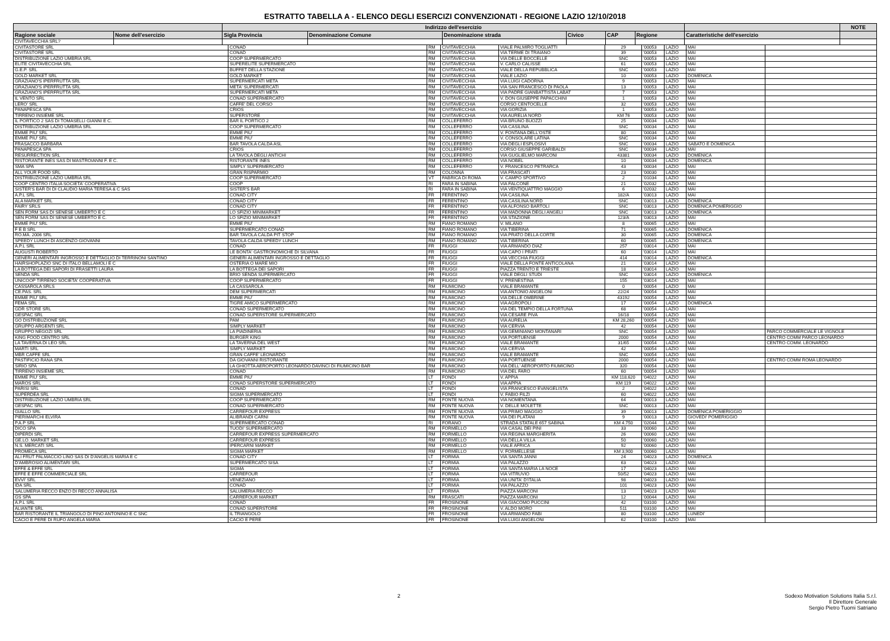ESTRATTO TABELLA A - ELENCO DEGLI ESERCIZI CONVENZIONATI - REGIONE LAZIO 12/10/2018
| | | Indirizzo dell'esercizio | | | | | | | NOTE |
| --- | --- | --- | --- | --- | --- | --- | --- | --- | --- |
| Ragione sociale | Nome dell'esercizio | Sigla Provincia | Denominazione Comune | Denominazione strada | Civico | CAP | Regione | Caratteristiche dell'esercizio | |
| CIVITAVECCHIA SRL? | | | | | | | | | |
| CIVITASTORE SRL | CONAD | RM | CIVITAVECCHIA | VIALE PALMIRO TOGLIATTI | 29 | '00053 | LAZIO | MAI | |
| CIVITASTORE SRL | CONAD | RM | CIVITAVECCHIA | VIA TERME DI TRAIANO | 39 | '00053 | LAZIO | MAI | |
| DISTRIBUZIONE LAZIO UMBRIA SRL | COOP SUPERMERCATO | RM | CIVITAVECCHIA | VIA DELLE BOCCELLE | SNC | '00053 | LAZIO | MAI | |
| ELITE CIVITAVECCHIA SRL | SUPERELITE SUPERMERCATO | RM | CIVITAVECCHIA | V. CARLO CALISSE | 61 | '00053 | LAZIO | MAI | |
| G.E.P. SRL | BUFFET DELLA STAZIONE | RM | CIVITAVECCHIA | VIALE DELLA REPUBBLICA | SNC | '00053 | LAZIO | MAI | |
| GOLD MARKET SRL | GOLD MARKET | RM | CIVITAVECCHIA | VIALE LAZIO | 10 | '00053 | LAZIO | DOMENICA | |
| GRAZIANO'S IPERFRUTTA SRL | SUPERMERCATI META | RM | CIVITAVECCHIA | VIA LUIGI CADORNA | 9 | '00053 | LAZIO | MAI | |
| GRAZIANO'S IPERFRUTTA SRL | META' SUPERMERCATI | RM | CIVITAVECCHIA | VIA SAN FRANCESCO DI PAOLA | 13 | '00053 | LAZIO | MAI | |
| GRAZIANO'S IPERFRUTTA SRL | SUPERMERCATI META | RM | CIVITAVECCHIA | VIA PADRE GIANBATTISTA LABAT | 7 | '00053 | LAZIO | MAI | |
| IL VENTO SRL | CONAD SUPERMERCATO | RM | CIVITAVECCHIA | V. DON GIUSEPPE PAPACCHINI | 1 | '00053 | LAZIO | MAI | |
| LERO' SRL | CAFFE' DEL CORSO | RM | CIVITAVECCHIA | CORSO CENTOCELLE | 32 | '00053 | LAZIO | MAI | |
| PANAPESCA SPA | CRIOS | RM | CIVITAVECCHIA | VIA GORIZIA | 1 | '00053 | LAZIO | MAI | |
| TIRRENO INSIEME SRL | SUPERSTORE | RM | CIVITAVECCHIA | VIA AURELIA NORD | KM 76 | '00053 | LAZIO | MAI | |
| IL PORTICO 2 SAS DI TOMASELLI GIANNI E C. | BAR IL PORTICO 2 | RM | COLLEFERRO | VIA BRUNO BUOZZI | 25 | '00034 | LAZIO | MAI | |
| DISTRIBUZIONE LAZIO UMBRIA SRL | COOP SUPERMERCATO | RM | COLLEFERRO | VIA CASILINA | SNC | '00034 | LAZIO | MAI | |
| EMME PIU' SRL | EMME PIU' | RM | COLLEFERRO | V. FONTANA DELL'OSTE | 80 | '00034 | LAZIO | MAI | |
| EMME PIU' SRL | EMME PIU' | RM | COLLEFERRO | V. CONSOLARE LATINA | SNC | '00034 | LAZIO | MAI | |
| FRASACCO BARBARA | BAR TAVOLA CALDA ASL | RM | COLLEFERRO | VIA DEGLI ESPLOSIVI | SNC | '00034 | LAZIO | SABATO E DOMENICA | |
| PANAPESCA SPA | CRIOS | RM | COLLEFERRO | CORSO GIUSEPPE GARIBALDI | SNC | '00034 | LAZIO | MAI | |
| RESURRECTION SRL | LA TAVOLA DEGLI ANTICHI | RM | COLLEFERRO | VIA GUGLIELMO MARCONI | 43381 | '00034 | LAZIO | DOMENICA | |
| RISTORANTE INES SAS DI MASTROIANNI F. E C. | RISTORANTE INES | RM | COLLEFERRO | VIA NOBEL | 10 | '00034 | LAZIO | DOMENICA | |
| SMA SPA | SIMPLY SUPERMERCATO | RM | COLLEFERRO | V. FRANCESCO PETRARCA | 43 | '00034 | LAZIO | MAI | |
| ALL YOUR FOOD SRL | GRAN RISPARMIO | RM | COLONNA | VIA FRASCATI | 23 | '00030 | LAZIO | MAI | |
| DISTRIBUZIONE LAZIO UMBRIA SRL | COOP SUPERMERCATO | VT | FABRICA DI ROMA | V. CAMPO SPORTIVO | 2 | '01034 | LAZIO | MAI | |
| COOP CENTRO ITALIA SOCIETA' COOPERATIVA | COOP | RI | FARA IN SABINA | VIA FALCONE | 21 | '02032 | LAZIO | MAI | |
| SISTER'S BAR DI DI CLAUDIO MARIA TERESA & C SAS | SISTER'S BAR | RI | FARA IN SABINA | VIA VENTIQUATTRO MAGGIO | 6 | '02032 | LAZIO | MAI | |
| A.P.L SRL | CONAD CITY | FR | FERENTINO | VIA CASILINA | 182/A | '03013 | LAZIO | MAI | |
| ALA MARKET SRL | CONAD CITY | FR | FERENTINO | VIA CASILINA NORD | SNC | '03013 | LAZIO | DOMENICA | |
| FAIRY SRLS | CONAD CITY | FR | FERENTINO | VIA ALFONSO BARTOLI | SNC | '03013 | LAZIO | DOMENICA POMERIGGIO | |
| SEN FORM SAS DI SENESE UMBERTO E C | LO SFIZIO MINIMARKET | FR | FERENTINO | VIA MADONNA DEGLI ANGELI | SNC | '03013 | LAZIO | DOMENICA | |
| SEN FORM SAS DI SENESE UMBERTO E C. | LO SFIZIO MINIMARKET | FR | FERENTINO | VIA STAZIONE | 123/A | '03013 | LAZIO | MAI | |
| EMME PIU' SRL | EMME PIU' | RM | FIANO ROMANO | V. MILANO | 8 | '00065 | LAZIO | MAI | |
| F E B SRL | SUPERMERCATO CONAD | RM | FIANO ROMANO | VIA TIBERINA | 71 | '00065 | LAZIO | DOMENICA | |
| RO.MA. 2006 SRL | BAR TAVOLA CALDA PIT STOP | RM | FIANO ROMANO | VIA PRATO DELLA CORTE | 30 | '00065 | LAZIO | DOMENICA | |
| SPEEDY LUNCH DI ASCENZO GIOVANNI | TAVOLA CALDA SPEEDY LUNCH | RM | FIANO ROMANO | VIA TIBERINA | 60 | '00065 | LAZIO | DOMENICA | |
| A.P.L SRL | CONAD | FR | FIUGGI | VIA ARMANDO DIAZ | 257 | '03014 | LAZIO | MAI | |
| AUGUSTI ROBERTO | LE BONTA' GASTRONOMICHE DI SILVANA | FR | FIUGGI | VIA CAPO I PRATI | 60 | '03014 | LAZIO | MAI | |
| GENERI ALIMENTARI INGROSSO E DETTAGLIO DI TERRINONI SANTINO | GENERI ALIMENTARI INGROSSO E DETTAGLIO | FR | FIUGGI | VIA VECCHIA FIUGGI | 414 | '03014 | LAZIO | DOMENICA | |
| HAIRSHOPLAZIO SNC DI ITALO BELLAMOLI E C | OSTERIA O MARE MIO | FR | FIUGGI | VIALE DELLA FONTE ANTICOLANA | 21 | '03014 | LAZIO | MAI | |
| LA BOTTEGA DEI SAPORI DI FRASETTI LAURA | LA BOTTEGA DEI SAPORI | FR | FIUGGI | PIAZZA TRENTO E TRIESTE | 18 | '03014 | LAZIO | MAI | |
| SENDA SRL | BRIO SENDA SUPERMERCATO | FR | FIUGGI | VIALE DEGLI STUDI | SNC | '03014 | LAZIO | DOMENICA | |
| UNICOOP TIRRENO SOCIETA' COOPERATIVA | COOP SUPERMERCATO | FR | FIUGGI | V. PRENESTINA | 155 | '03014 | LAZIO | MAI | |
| CASSAROLA SRLS | LA CASSAROLA | RM | FIUMICINO | VIALE BRAMANTE | 0 | '00054 | LAZIO | MAI | |
| CE.PAS. SRL | DEM SUPERMERCATI | RM | FIUMICINO | VIA ANTONIO ANGELONI | 22/24 | '00054 | LAZIO | MAI | |
| EMME PIU' SRL | EMME PIU' | RM | FIUMICINO | VIA DELLE OMBRINE | 43192 | '00054 | LAZIO | MAI | |
| FEMA SRL | TIGRE AMICO SUPERMERCATO | RM | FIUMICINO | VIA AGROPOLI | 17 | '00054 | LAZIO | DOMENICA | |
| GDR STORE SRL | CONAD SUPERMERCATO | RM | FIUMICINO | VIA DEL TEMPIO DELLA FORTUNA | 68 | '00054 | LAZIO | MAI | |
| GESPAC SRL | CONAD SUPERSTORE SUPERMERCATO | RM | FIUMICINO | VIA CESARE PIVA | 16/18 | '00054 | LAZIO | MAI | |
| GO DISTRIBUZIONE SRL | PAM | RM | FIUMICINO | VIA AURELIA | KM 28,260 | '00054 | LAZIO | MAI | |
| GRUPPO ARGENTI SRL | SIMPLY MARKET | RM | FIUMICINO | VIA CERVIA | 42 | '00054 | LAZIO | MAI | |
| GRUPPO NEGOZI SRL | LA PIADINERIA | RM | FIUMICINO | VIA GEMINIANO MONTANARI | SNC | '00054 | LAZIO | MAI | PARCO COMMERCIALE LE VIGNOLE |
| KING FOOD CENTRO SRL | BURGER KING | RM | FIUMICINO | VIA PORTUENSE | 2000 | '00054 | LAZIO | MAI | CENTRO COMM PARCO LEONARDO |
| LA TAVERNA DI LEO SRL | LA TAVERNA DEL WEST | RM | FIUMICINO | VIALE BRAMANTE | 31/65 | '00054 | LAZIO | MAI | CENTRO COMM. LEONARDO |
| MARTI SRL | SIMPLY MARKET | RM | FIUMICINO | VIA CERVIA | 42 | '00054 | LAZIO | MAI | |
| MBR CAFFE SRL | GRAN CAFFE' LEONARDO | RM | FIUMICINO | VIALE BRAMANTE | SNC | '00054 | LAZIO | MAI | |
| PASTIFICIO RANA SPA | DA GIOVANNI RISTORANTE | RM | FIUMICINO | VIA PORTUENSE | 2000 | '00054 | LAZIO | MAI | CENTRO COMM ROMA LEONARDO |
| SIRIO SPA | LA GHIOTTA AEROPORTO LEONARDO DAVINCI DI FIUMICINO BAR | RM | FIUMICINO | VIA DELL' AEROPORTO FIUMICINO | 320 | '00054 | LAZIO | MAI | |
| TIRRENO INSIEME SRL | CONAD | RM | FIUMICINO | VIA DEL FARO | 60 | '00054 | LAZIO | MAI | |
| EMME PIU' SRL | EMME PIU' | LT | FONDI | V. APPIA | KM 118,620 | '04022 | LAZIO | MAI | |
| MAROS SRL | CONAD SUPERSTORE SUPERMERCATO | LT | FONDI | VIA APPIA | KM 119 | '04022 | LAZIO | MAI | |
| PARISI SRL | CONAD | LT | FONDI | VIA FRANCESCO EVANGELISTA | 2 | '04022 | LAZIO | MAI | |
| SUPERDEA SRL | SIGMA SUPERMERCATO | LT | FONDI | V. FABIO FILZI | 60 | '04022 | LAZIO | MAI | |
| DISTRIBUZIONE LAZIO UMBRIA SRL | COOP SUPERMERCATO | RM | FONTE NUOVA | VIA NOMENTANA | 64 | '00013 | LAZIO | MAI | |
| GESPAC SRL | CONAD SUPERMERCATO | RM | FONTE NUOVA | V. DELLE MOLETTE | SNC | '00013 | LAZIO | MAI | |
| GIALLO SRL | CARREFOUR EXPRESS | RM | FONTE NUOVA | VIA PRIMO MAGGIO | 39 | '00013 | LAZIO | DOMENICA POMERIGGIO | |
| PIERIMARCHI ELVIRA | ALIBRANDI CARNI | RM | FONTE NUOVA | VIA DEI PLATANI | 9 | '00013 | LAZIO | GIOVEDI' POMERIGGIO | |
| P.A.P SRL | SUPERMERCATO CONAD | RI | FORANO | STRADA STATALE 657 SABINA | KM 4.750 | '02044 | LAZIO | MAI | |
| DICO SPA | TUODI' SUPERMERCATO | RM | FORMELLO | VIA CASAL DEI PINI | 33 | '00060 | LAZIO | MAI | |
| DIPERDI SRL | CARREFOUR EXPRESS SUPERMERCATO | RM | FORMELLO | VIA REGINA MARGHERITA | 26 | '00060 | LAZIO | MAI | |
| GE.LO. MARKET SRL | CARREFOUR EXPRESS | RM | FORMELLO | VIA DELLA VILLA | 50 | '00060 | LAZIO | MAI | |
| N.S. MERCATI SRL | IPERCARNI MARKET | RM | FORMELLO | VIALE AFRICA | 92 | '00060 | LAZIO | MAI | |
| PROMECA SRL | SIGMA MARKET | RM | FORMELLO | V. FORMELLESE | KM 3,900 | '00060 | LAZIO | MAI | |
| ALI FRUT PALMACCIO LINO SAS DI D'ANGELIS MARIA E C | CONAD CITY | LT | FORMIA | VIA SANTA JANNI | 24 | '04023 | LAZIO | DOMENICA | |
| D'AMBROSIO ALIMENTARI SRL | SUPERMERCATO SISA | LT | FORMIA | VIA PALAZZO | 63 | '04023 | LAZIO | MAI | |
| EFFE & EFFE SRL | SIGMA | LT | FORMIA | VIA SANTA MARIA LA NOCE | 17 | '04023 | LAZIO | MAI | |
| EFFE E EFFE COMMERCIALE SRL | CARREFOUR | LT | FORMIA | VIA VITRUVIO | 50/52 | '04023 | LAZIO | MAI | |
| EVVI' SRL | VENEZIANO | LT | FORMIA | VIA UNITA' D'ITALIA | 98 | '04023 | LAZIO | MAI | |
| IDA SRL | CONAD | LT | FORMIA | VIA PALAZZO | 101 | '04023 | LAZIO | MAI | |
| SALUMERIA RECCO ENZO DI RECCO ANNALISA | SALUMERIA RECCO | LT | FORMIA | PIAZZA MARCONI | 13 | '04023 | LAZIO | MAI | |
| GS SPA | CARREFOUR MARKET | RM | FRASCATI | PIAZZA MARCONI | 12 | '00044 | LAZIO | MAI | |
| A.P.L SRL | CONAD | FR | FROSINONE | VIA GIACOMO PUCCINI | 42 | '03100 | LAZIO | MAI | |
| ALIANTE SRL | CONAD SUPERSTORE | FR | FROSINONE | V. ALDO MORO | 511 | '03100 | LAZIO | MAI | |
| BAR RISTORANTE IL TRIANGOLO DI PINO ANTONINO E C SNC | IL TRIANGOLO | FR | FROSINONE | VIA ARMANDO FABI | 80 | '03100 | LAZIO | LUNEDI' | |
| CACIO E PERE DI RUFO ANGELA MARIA | CACIO E PERE | FR | FROSINONE | VIA LUIGI ANGELONI | 62 | '03100 | LAZIO | MAI | |
2 Sodexo Motivation Solutions Italia S.r.l.
Il Direttore Generale
Sergio Pietro Tuomi Satriano